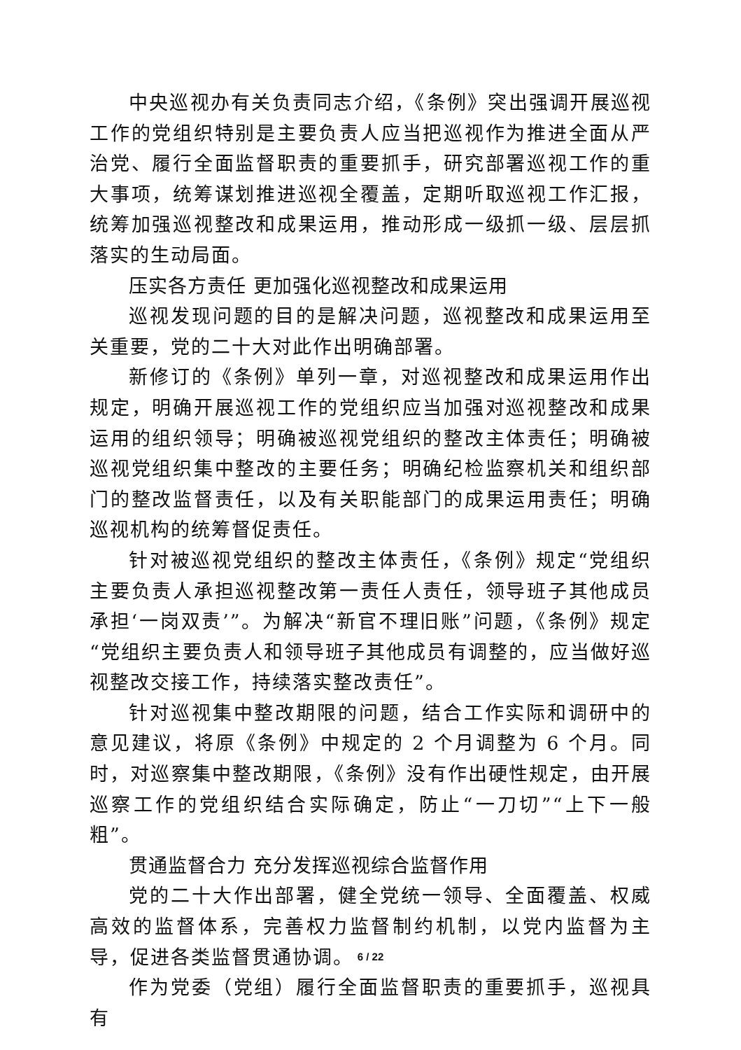中央巡视办有关负责同志介绍，《条例》突出强调开展巡视工作的党组织特别是主要负责人应当把巡视作为推进全面从严治党、履行全面监督职责的重要抓手，研究部署巡视工作的重大事项，统筹谋划推进巡视全覆盖，定期听取巡视工作汇报，统筹加强巡视整改和成果运用，推动形成一级抓一级、层层抓落实的生动局面。
压实各方责任 更加强化巡视整改和成果运用
巡视发现问题的目的是解决问题，巡视整改和成果运用至关重要，党的二十大对此作出明确部署。
新修订的《条例》单列一章，对巡视整改和成果运用作出规定，明确开展巡视工作的党组织应当加强对巡视整改和成果运用的组织领导；明确被巡视党组织的整改主体责任；明确被巡视党组织集中整改的主要任务；明确纪检监察机关和组织部门的整改监督责任，以及有关职能部门的成果运用责任；明确巡视机构的统筹督促责任。
针对被巡视党组织的整改主体责任，《条例》规定“党组织主要负责人承担巡视整改第一责任人责任，领导班子其他成员承担‘一岗双责’”。为解决“新官不理旧账”问题，《条例》规定“党组织主要负责人和领导班子其他成员有调整的，应当做好巡视整改交接工作，持续落实整改责任”。
针对巡视集中整改期限的问题，结合工作实际和调研中的意见建议，将原《条例》中规定的 2 个月调整为 6 个月。同时，对巡察集中整改期限，《条例》没有作出硬性规定，由开展巡察工作的党组织结合实际确定，防止“一刀切”“上下一般粗”。
贯通监督合力 充分发挥巡视综合监督作用
党的二十大作出部署，健全党统一领导、全面覆盖、权威高效的监督体系，完善权力监督制约机制，以党内监督为主导，促进各类监督贯通协调。
作为党委（党组）履行全面监督职责的重要抓手，巡视具有
6 / 22